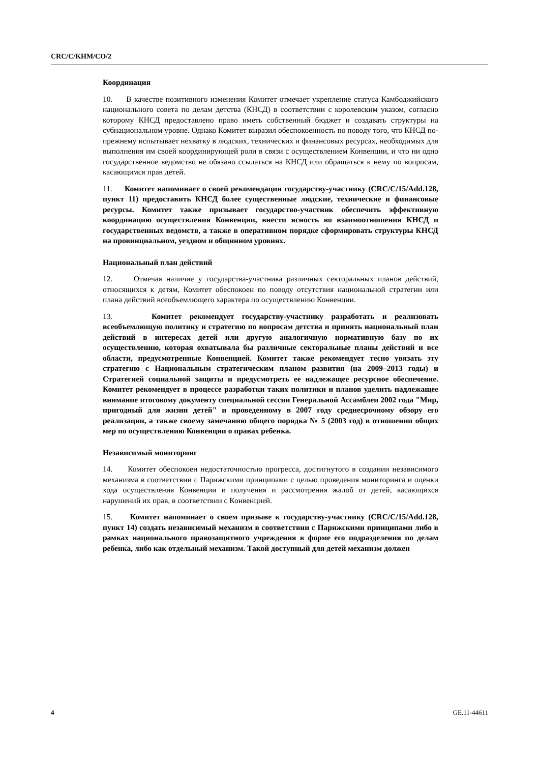CRC/C/KHM/CO/2
Координация
10. В качестве позитивного изменения Комитет отмечает укрепление статуса Камбоджийского национального совета по делам детства (КНСД) в соответствии с королевским указом, согласно которому КНСД предоставлено право иметь собственный бюджет и создавать структуры на субнациональном уровне. Однако Комитет выразил обеспокоенность по поводу того, что КНСД по-прежнему испытывает нехватку в людских, технических и финансовых ресурсах, необходимых для выполнения им своей координирующей роли в связи с осуществлением Конвенции, и что ни одно государственное ведомство не обязано ссылаться на КНСД или обращаться к нему по вопросам, касающимся прав детей.
11. Комитет напоминает о своей рекомендации государству-участнику (CRC/C/15/Add.128, пункт 11) предоставить КНСД более существенные людские, технические и финансовые ресурсы. Комитет также призывает государство-участник обеспечить эффективную координацию осуществления Конвенции, внести ясность во взаимоотношения КНСД и государственных ведомств, а также в оперативном порядке сформировать структуры КНСД на провинциальном, уездном и общинном уровнях.
Национальный план действий
12. Отмечая наличие у государства-участника различных секторальных планов действий, относящихся к детям, Комитет обеспокоен по поводу отсутствия национальной стратегии или плана действий всеобъемлющего характера по осуществлению Конвенции.
13. Комитет рекомендует государству-участнику разработать и реализовать всеобъемлющую политику и стратегию по вопросам детства и принять национальный план действий в интересах детей или другую аналогичную нормативную базу по их осуществлению, которая охватывала бы различные секторальные планы действий и все области, предусмотренные Конвенцией. Комитет также рекомендует тесно увязать эту стратегию с Национальным стратегическим планом развития (на 2009–2013 годы) и Стратегией социальной защиты и предусмотреть ее надлежащее ресурсное обеспечение. Комитет рекомендует в процессе разработки таких политики и планов уделить надлежащее внимание итоговому документу специальной сессии Генеральной Ассамблеи 2002 года "Мир, пригодный для жизни детей" и проведенному в 2007 году среднесрочному обзору его реализации, а также своему замечанию общего порядка № 5 (2003 год) в отношении общих мер по осуществлению Конвенции о правах ребенка.
Независимый мониторинг
14. Комитет обеспокоен недостаточностью прогресса, достигнутого в создании независимого механизма в соответствии с Парижскими принципами с целью проведения мониторинга и оценки хода осуществления Конвенции и получения и рассмотрения жалоб от детей, касающихся нарушений их прав, в соответствии с Конвенцией.
15. Комитет напоминает о своем призыве к государству-участнику (CRC/C/15/Add.128, пункт 14) создать независимый механизм в соответствии с Парижскими принципами либо в рамках национального правозащитного учреждения в форме его подразделения по делам ребенка, либо как отдельный механизм. Такой доступный для детей механизм должен
4 GE.11-44611